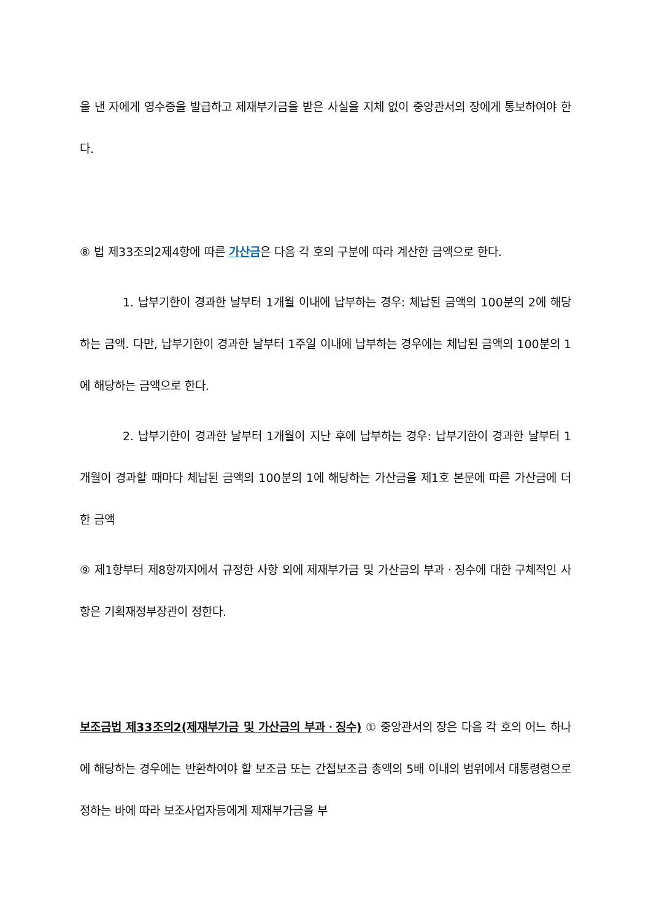을 낸 자에게 영수증을 발급하고 제재부가금을 받은 사실을 지체 없이 중앙관서의 장에게 통보하여야 한다.
⑧ 법 제33조의2제4항에 따른 가산금은 다음 각 호의 구분에 따라 계산한 금액으로 한다.
1. 납부기한이 경과한 날부터 1개월 이내에 납부하는 경우: 체납된 금액의 100분의 2에 해당하는 금액. 다만, 납부기한이 경과한 날부터 1주일 이내에 납부하는 경우에는 체납된 금액의 100분의 1에 해당하는 금액으로 한다.
2. 납부기한이 경과한 날부터 1개월이 지난 후에 납부하는 경우: 납부기한이 경과한 날부터 1개월이 경과할 때마다 체납된 금액의 100분의 1에 해당하는 가산금을 제1호 본문에 따른 가산금에 더한 금액
⑨ 제1항부터 제8항까지에서 규정한 사항 외에 제재부가금 및 가산금의 부과ㆍ징수에 대한 구체적인 사항은 기획재정부장관이 정한다.
보조금법 제33조의2(제재부가금 및 가산금의 부과ㆍ징수) ① 중앙관서의 장은 다음 각 호의 어느 하나에 해당하는 경우에는 반환하여야 할 보조금 또는 간접보조금 총액의 5배 이내의 범위에서 대통령령으로 정하는 바에 따라 보조사업자등에게 제재부가금을 부